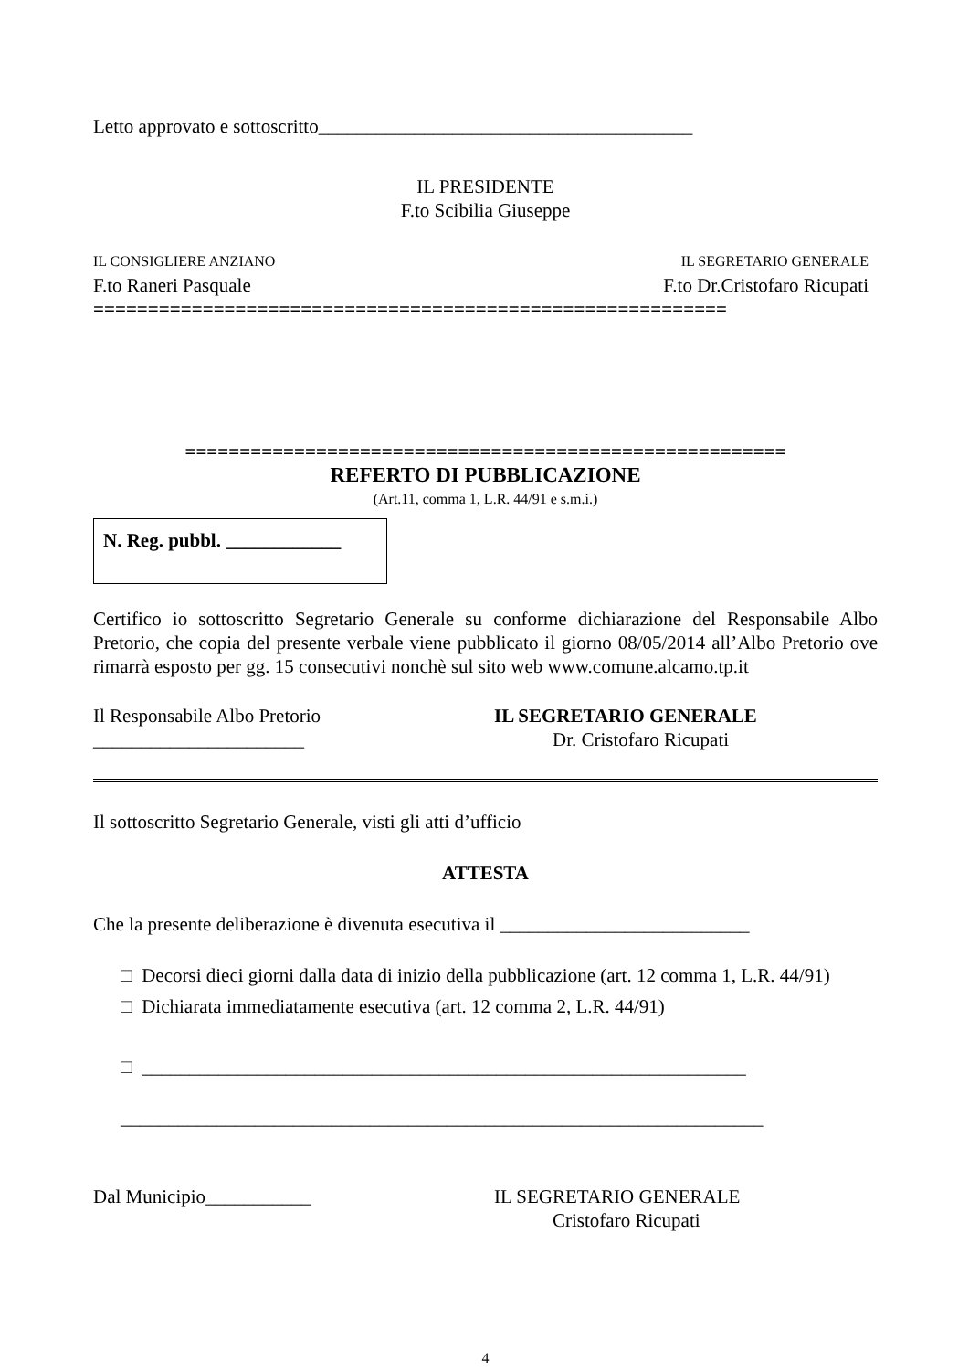Letto approvato e sottoscritto_______________________________________
IL PRESIDENTE
F.to Scibilia Giuseppe
IL CONSIGLIERE ANZIANO
F.to Raneri Pasquale
IL SEGRETARIO GENERALE
F.to Dr.Cristofaro Ricupati
==========================================================
=======================================================
REFERTO DI PUBBLICAZIONE
(Art.11, comma 1, L.R. 44/91 e s.m.i.)
N. Reg. pubbl. ____________
Certifico io sottoscritto Segretario Generale su conforme dichiarazione del Responsabile Albo Pretorio, che copia del presente verbale viene pubblicato il giorno 08/05/2014 all’Albo Pretorio ove rimarrà esposto per gg. 15 consecutivi nonchè sul sito web www.comune.alcamo.tp.it
Il Responsabile Albo Pretorio
______________________
IL SEGRETARIO GENERALE
Dr. Cristofaro Ricupati
Il sottoscritto Segretario Generale, visti gli atti d’ufficio
ATTESTA
Che la presente deliberazione è divenuta esecutiva il __________________________
□ Decorsi dieci giorni dalla data di inizio della pubblicazione (art. 12 comma 1, L.R. 44/91)
□ Dichiarata immediatamente esecutiva (art. 12 comma 2, L.R. 44/91)
□ _______________________________________________________________
___________________________________________________________________
Dal Municipio___________ IL SEGRETARIO GENERALE
Cristofaro Ricupati
4